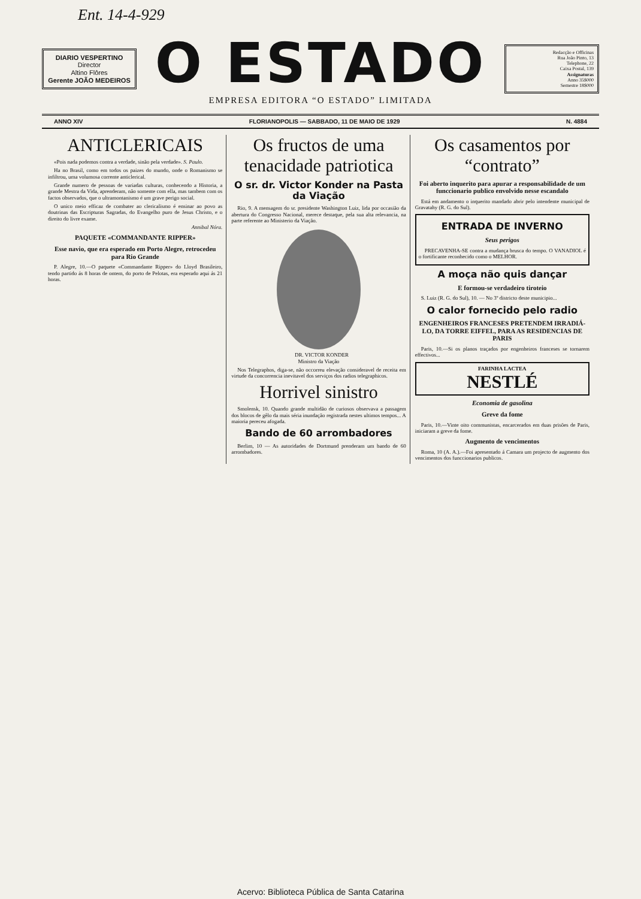Ent. 14-4-929
DIARIO VESPERTINO
Director
Altino Flôres
Gerente JOÃO MEDEIROS
O ESTADO
EMPRESA EDITORA “O ESTADO” LIMITADA
Redacção e Officinas
Rua João Pinto, 13
Telephone, 22
Caixa Postal, 139
Assignaturas
Anno 35$000
Semestre 18$000
ANNO XIV FLORIANOPOLIS — SABBADO, 11 DE MAIO DE 1929 N. 4884
ANTICLERICAIS
«Pois nada podemos contra a verdade, sinão pela verdade». S. Paulo.
Ha no Brasil, como em todos os paizes do mundo, onde o Romanismo se infiltrou, uma volumosa corrente anticlerical.
Grande numero de pessoas de variadas culturas, conhecendo a Historia, a grande Mestra da Vida, aprenderam, não somente com ella, mas tambem com os factos observados, que o ultramontanismo é um grave perigo social.
O unico meio efficaz de combater ao clericalismo é ensinar ao povo as doutrinas das Escripturas Sagradas, do Evangelho puro de Jesus Christo, e o direito do livre exame.
Annibal Nóra.
PAQUETE «COMMANDANTE RIPPER»
Esse navio, que era esperado em Porto Alegre, retrocedeu para Rio Grande
P. Alegre, 10.—O paquete «Commandante Ripper» do Lloyd Brasileiro, tendo partido ás 8 horas de ontem, do porto de Pelotas, era esperado aqui ás 21 horas.
Os fructos de uma tenacidade patriotica
O sr. dr. Victor Konder na Pasta da Viação
Rio, 9. A mensagem do sr. presidente Washington Luiz, lida por occasião da abertura do Congresso Nacional, merece destaque, pela sua alta relevancia, na parte referente ao Ministerio da Viação.
DR. VICTOR KONDER
Ministro da Viação
Nos Telegraphos, diga-se, não occorreu elevação consideravel de receita em virtude da concorrencia inevitavel dos serviços dos radios telegraphicos.
Horrivel sinistro
Smolensk, 10. Quando grande multidão de curiosos observava a passagem dos blocos de gêlo da mais séria inundação registrada nestes ultimos tempos... A maioria pereceu afogada.
Bando de 60 arrombadores
Berlim, 10 — As autoridades de Dortmund prenderam um bando de 60 arrombadores.
Os casamentos por “contrato”
Foi aberto inquerito para apurar a responsabilidade de um funccionario publico envolvido nesse escandalo
Está em andamento o inquerito mandado abrir pelo intendente municipal de Gravatahy (R. G. do Sul).
ENTRADA DE INVERNO
Seus perigos
PRECAVENHA-SE contra a mudança brusca do tempo. O VANADIOL é o fortificante reconhecido como o MELHOR.
A moça não quis dançar
E formou-se verdadeiro tiroteio
S. Luiz (R. G. do Sul), 10. — No 3º districto deste municipio...
O calor fornecido pelo radio
ENGENHEIROS FRANCESES PRETENDEM IRRADIÁ-LO, DA TORRE EIFFEL, PARA AS RESIDENCIAS DE PARIS
Paris, 10.—Si os planos traçados por engenheiros franceses se tornarem effectivos...
FARINHA LACTEA
NESTLÉ
Economia de gasolina
Greve da fome
Paris, 10.—Vinte oito communistas, encarcerados em duas prisões de Paris, iniciaram a greve da fome.
Augmento de vencimentos
Roma, 10 (A. A.).—Foi apresentado á Camara um projecto de augmento dos vencimentos dos funccionarios publicos.
Acervo: Biblioteca Pública de Santa Catarina